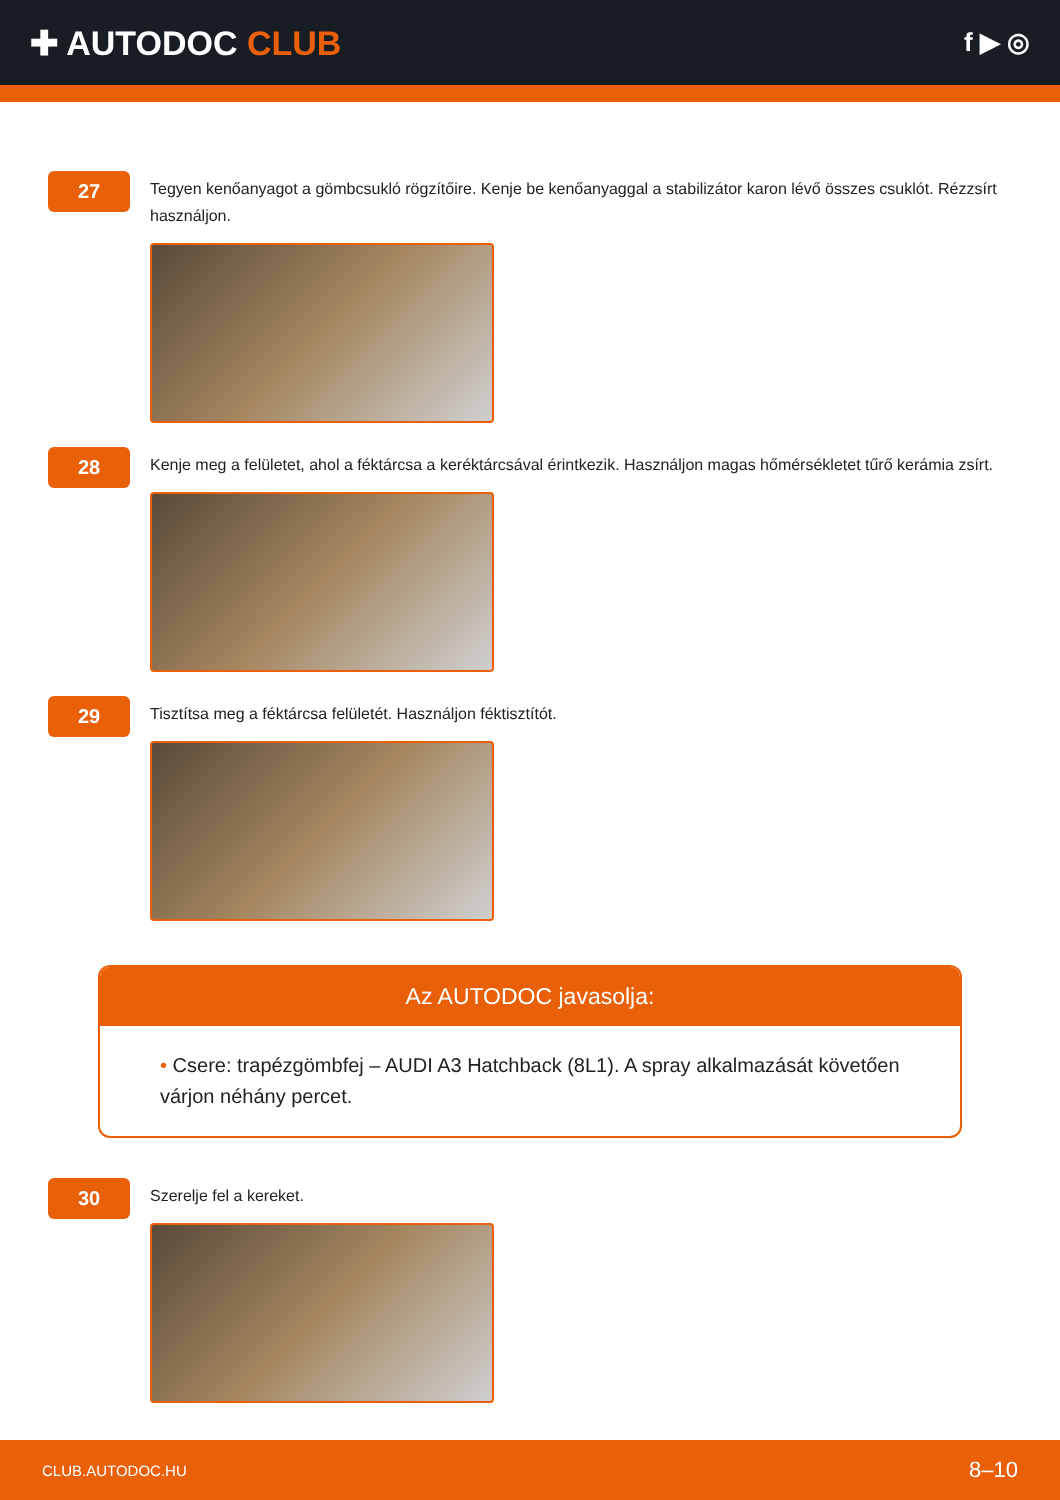✚ AUTODOC CLUB
f ▶ ◎
27
Tegyen kenőanyagot a gömbcsukló rögzítőire. Kenje be kenőanyaggal a stabilizátor karon lévő összes csuklót. Rézzsírt használjon.
28
Kenje meg a felületet, ahol a féktárcsa a keréktárcsával érintkezik. Használjon magas hőmérsékletet tűrő kerámia zsírt.
29
Tisztítsa meg a féktárcsa felületét. Használjon féktisztítót.
Az AUTODOC javasolja:
• Csere: trapézgömbfej – AUDI A3 Hatchback (8L1). A spray alkalmazását követően várjon néhány percet.
30
Szerelje fel a kereket.
CLUB.AUTODOC.HU 8–10